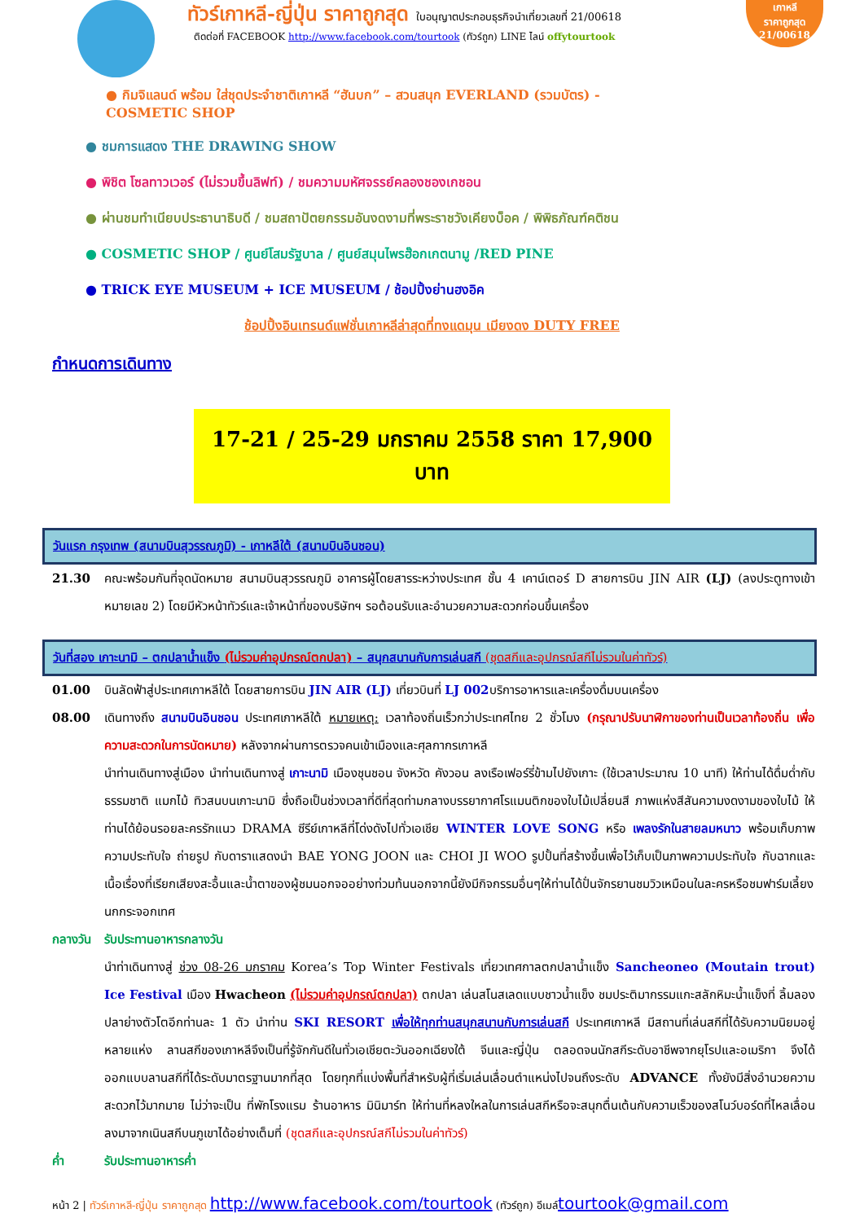เกาหลี
ราคาถูกสุด
21/00618
ทัวร์เกาหลี-ญี่ปุ่น ราคาถูกสุด ใบอนุญาตประกอบธุรกิจนำเที่ยวเลขที่ 21/00618
ติดต่อที่ FACEBOOK http://www.facebook.com/tourtook (ทัวร์ถูก) LINE ไลน์ offytourtook
● กิมจิแลนด์ พร้อม ใส่ชุดประจำชาติเกาหลี “ฮันบก” – สวนสนุก EVERLAND (รวมบัตร) -
COSMETIC SHOP
● ชมการแสดง THE DRAWING SHOW
● พิชิต โซลทาวเวอร์ (ไม่รวมขึ้นลิฟท์) / ชมความมหัศจรรย์คลองชองเกชอน
● ผ่านชมทำเนียบประธานาธิบดี / ชมสถาปัตยกรรมอันงดงามที่พระราชวังเคียงบ็อค / พิพิธภัณฑ์คติชน
● COSMETIC SHOP / ศูนย์โสมรัฐบาล / ศูนย์สมุนไพรฮ๊อกเกตนามู /RED PINE
● TRICK EYE MUSEUM + ICE MUSEUM / ช้อปปิ้งย่านฮงอิค
ช้อปปิ้งอินเทรนด์แฟชั่นเกาหลีล่าสุดที่ทงแดมุน เมียงดง DUTY FREE
กำหนดการเดินทาง
17-21 / 25-29 มกราคม 2558 ราคา 17,900 บาท
วันแรก กรุงเทพ (สนามบินสุวรรณภูมิ) - เกาหลีใต้ (สนามบินอินชอน)
21.30 คณะพร้อมกันที่จุดนัดหมาย สนามบินสุวรรณภูมิ อาคารผู้โดยสารระหว่างประเทศ ชั้น 4 เคาน์เตอร์ D สายการบิน JIN AIR (LJ) (ลงประตูทางเข้าหมายเลข 2) โดยมีหัวหน้าทัวร์และเจ้าหน้าที่ของบริษัทฯ รอต้อนรับและอำนวยความสะดวกก่อนขึ้นเครื่อง
วันที่สอง เกาะนามิ – ตกปลาน้ำแข็ง (ไม่รวมค่าอุปกรณ์ตกปลา) – สนุกสนานกับการเล่นสกี (ชุดสกีและอุปกรณ์สกีไม่รวมในค่าทัวร์)
01.00 บินลัดฟ้าสู่ประเทศเกาหลีใต้ โดยสายการบิน JIN AIR (LJ) เที่ยวบินที่ LJ 002บริการอาหารและเครื่องดื่มบนเครื่อง
08.00 เดินทางถึง สนามบินอินชอน ประเทศเกาหลีใต้ หมายเหตุ: เวลาท้องถิ่นเร็วกว่าประเทศไทย 2 ชั่วโมง (กรุณาปรับนาฬิกาของท่านเป็นเวลาท้องถิ่น เพื่อความสะดวกในการนัดหมาย) หลังจากผ่านการตรวจคนเข้าเมืองและศุลกากรเกาหลี
นำท่านเดินทางสู่เมือง นำท่านเดินทางสู่ เกาะนามิ เมืองชุนชอน จังหวัด คังวอน ลงเรือเฟอร์รี่ข้ามไปยังเกาะ (ใช้เวลาประมาณ 10 นาที) ให้ท่านได้ดื่มด่ำกับธรรมชาติ แมกไม้ ทิวสนบนเกาะนามิ ซึ่งถือเป็นช่วงเวลาที่ดีที่สุดท่ามกลางบรรยากาศโรแมนติกของใบไม้เปลี่ยนสี ภาพแห่งสีสันความงดงามของใบไม้ ให้ท่านได้ย้อนรอยละครรักแนว DRAMA ซีรีย์เกาหลีที่โด่งดังไปทั่วเอเชีย WINTER LOVE SONG หรือ เพลงรักในสายลมหนาว พร้อมเก็บภาพความประทับใจ ถ่ายรูป กับดาราแสดงนำ BAE YONG JOON และ CHOI JI WOO รูปปั้นที่สร้างขึ้นเพื่อไว้เก็บเป็นภาพความประทับใจ กับฉากและเนื้อเรื่องที่เรียกเสียงสะอื้นและน้ำตาของผู้ชมนอกจออย่างท่วมท้นนอกจากนี้ยังมีกิจกรรมอื่นๆให้ท่านได้ปั่นจักรยานชมวิวเหมือนในละครหรือชมฟาร์มเลี้ยงนกกระจอกเทศ
กลางวัน รับประทานอาหารกลางวัน
นำท่าเดินทางสู่ ช่วง 08-26 มกราคม Korea’s Top Winter Festivals เที่ยวเทศกาลตกปลาน้ำแข็ง Sancheoneo (Moutain trout) Ice Festival เมือง Hwacheon (ไม่รวมค่าอุปกรณ์ตกปลา) ตกปลา เล่นสโนสเลดแบบชาวน้ำแข็ง ชมประติมากรรมแกะสลักหิมะน้ำแข็งที่ ลิ้มลองปลาย่างตัวโตอีกท่านละ 1 ตัว นำท่าน SKI RESORT เพื่อให้ทุกท่านสนุกสนานกับการเล่นสกี ประเทศเกาหลี มีสถานที่เล่นสกีที่ได้รับความนิยมอยู่หลายแห่ง ลานสกีของเกาหลีจึงเป็นที่รู้จักกันดีในทั่วเอเชียตะวันออกเฉียงใต้ จีนและญี่ปุ่น ตลอดจนนักสกีระดับอาชีพจากยุโรปและอเมริกา จึงได้ออกแบบลานสกีที่ได้ระดับมาตรฐานมากที่สุด โดยทุกที่แบ่งพื้นที่สำหรับผู้ที่เริ่มเล่นเลื่อนตำแหน่งไปจนถึงระดับ ADVANCE ทั้งยังมีสิ่งอำนวยความสะดวกไว้มากมาย ไม่ว่าจะเป็น ที่พักโรงแรม ร้านอาหาร มินิมาร์ท ให้ท่านที่หลงใหลในการเล่นสกีหรือจะสนุกตื่นเต้นกับความเร็วของสโนว์บอร์ดที่ไหลเลื่อนลงมาจากเนินสกีบนภูเขาได้อย่างเต็มที่ (ชุดสกีและอุปกรณ์สกีไม่รวมในค่าทัวร์)
ค่ำ รับประทานอาหารค่ำ
หน้า 2 | ทัวร์เกาหลี-ญี่ปุ่น ราคาถูกสุด http://www.facebook.com/tourtook (ทัวร์ถูก) อีเมล์tourtook@gmail.com